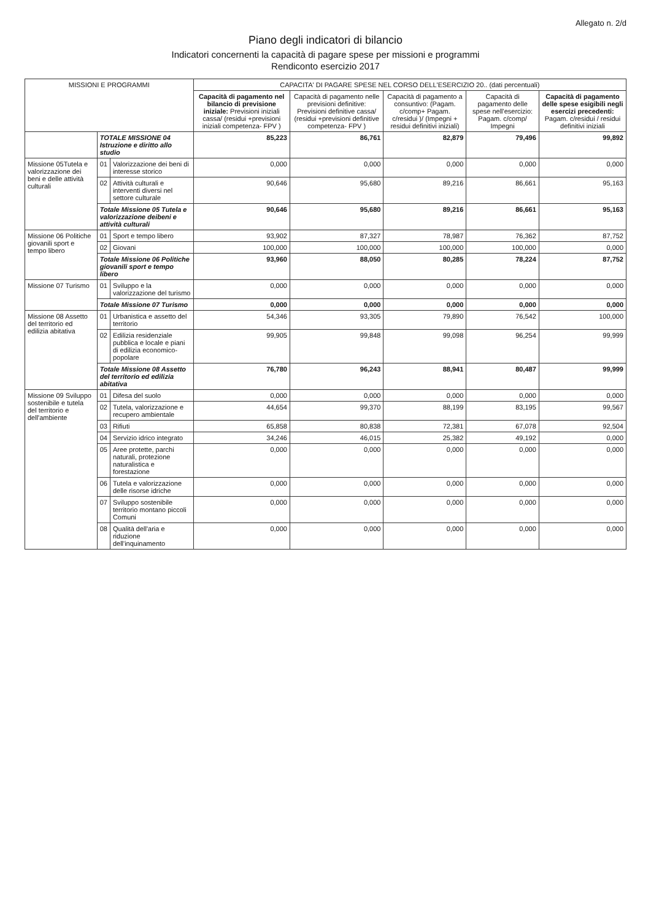Allegato n. 2/d
Piano degli indicatori di bilancio
Indicatori concernenti la capacità di pagare spese per missioni e programmi
Rendiconto esercizio 2017
| MISSIONI E PROGRAMMI | | | CAPACITA' DI PAGARE SPESE NEL CORSO DELL'ESERCIZIO 20.. (dati percentuali) | | | | |
| --- | --- | --- | --- | --- | --- | --- | --- |
| | | | Capacità di pagamento nel bilancio di previsione iniziale: Previsioni iniziali cassa/ (residui +previsioni iniziali competenza- FPV ) | Capacità di pagamento nelle previsioni definitive: Previsioni definitive cassa/ (residui +previsioni definitive competenza- FPV ) | Capacità di pagamento a consuntivo: (Pagam. c/comp+ Pagam. c/residui )/ (Impegni + residui definitivi iniziali) | Capacità di pagamento delle spese nell'esercizio: Pagam. c/comp/ Impegni | Capacità di pagamento delle spese esigibili negli esercizi precedenti: Pagam. c/residui / residui definitivi iniziali |
| | TOTALE MISSIONE 04 Istruzione e diritto allo studio | | 85,223 | 86,761 | 82,879 | 79,496 | 99,892 |
| Missione 05Tutela e valorizzazione dei beni e delle attività culturali | 01 | Valorizzazione dei beni di interesse storico | 0,000 | 0,000 | 0,000 | 0,000 | 0,000 |
| | 02 | Attività culturali e interventi diversi nel settore culturale | 90,646 | 95,680 | 89,216 | 86,661 | 95,163 |
| | Totale Missione 05 Tutela e valorizzazione deibeni e attività culturali | | 90,646 | 95,680 | 89,216 | 86,661 | 95,163 |
| Missione 06 Politiche giovanili sport e tempo libero | 01 | Sport e tempo libero | 93,902 | 87,327 | 78,987 | 76,362 | 87,752 |
| | 02 | Giovani | 100,000 | 100,000 | 100,000 | 100,000 | 0,000 |
| | Totale Missione 06 Politiche giovanili sport e tempo libero | | 93,960 | 88,050 | 80,285 | 78,224 | 87,752 |
| Missione 07 Turismo | 01 | Sviluppo e la valorizzazione del turismo | 0,000 | 0,000 | 0,000 | 0,000 | 0,000 |
| | Totale Missione 07 Turismo | | 0,000 | 0,000 | 0,000 | 0,000 | 0,000 |
| Missione 08 Assetto del territorio ed edilizia abitativa | 01 | Urbanistica e assetto del territorio | 54,346 | 93,305 | 79,890 | 76,542 | 100,000 |
| | 02 | Edilizia residenziale pubblica e locale e piani di edilizia economico-popolare | 99,905 | 99,848 | 99,098 | 96,254 | 99,999 |
| | Totale Missione 08 Assetto del territorio ed edilizia abitativa | | 76,780 | 96,243 | 88,941 | 80,487 | 99,999 |
| Missione 09 Sviluppo sostenibile e tutela del territorio e dell'ambiente | 01 | Difesa del suolo | 0,000 | 0,000 | 0,000 | 0,000 | 0,000 |
| | 02 | Tutela, valorizzazione e recupero ambientale | 44,654 | 99,370 | 88,199 | 83,195 | 99,567 |
| | 03 | Rifiuti | 65,858 | 80,838 | 72,381 | 67,078 | 92,504 |
| | 04 | Servizio idrico integrato | 34,246 | 46,015 | 25,382 | 49,192 | 0,000 |
| | 05 | Aree protette, parchi naturali, protezione naturalistica e forestazione | 0,000 | 0,000 | 0,000 | 0,000 | 0,000 |
| | 06 | Tutela e valorizzazione delle risorse idriche | 0,000 | 0,000 | 0,000 | 0,000 | 0,000 |
| | 07 | Sviluppo sostenibile territorio montano piccoli Comuni | 0,000 | 0,000 | 0,000 | 0,000 | 0,000 |
| | 08 | Qualità dell'aria e riduzione dell'inquinamento | 0,000 | 0,000 | 0,000 | 0,000 | 0,000 |